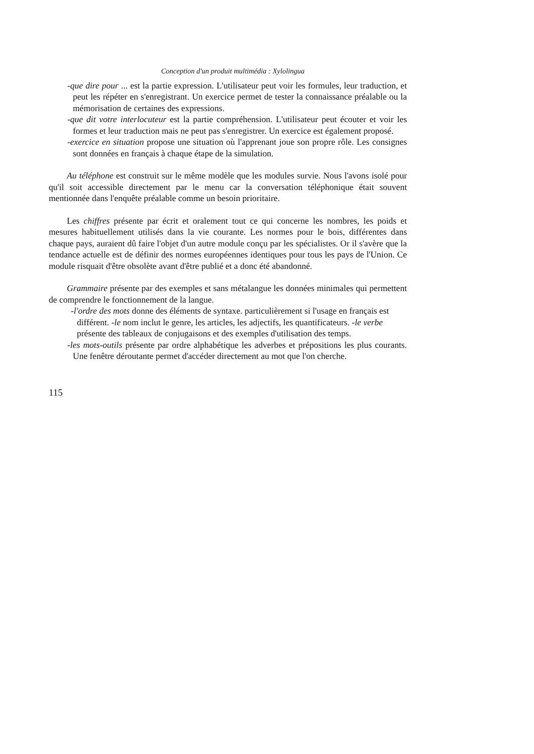Conception d'un produit multimédia : Xylolingua
-que dire pour ... est la partie expression. L'utilisateur peut voir les formules, leur traduction, et peut les répéter en s'enregistrant. Un exercice permet de tester la connaissance préalable ou la mémorisation de certaines des expressions.
-que dit votre interlocuteur est la partie compréhension. L'utilisateur peut écouter et voir les formes et leur traduction mais ne peut pas s'enregistrer. Un exercice est également proposé.
-exercice en situation propose une situation où l'apprenant joue son propre rôle. Les consignes sont données en français à chaque étape de la simulation.
Au téléphone est construit sur le même modèle que les modules survie. Nous l'avons isolé pour qu'il soit accessible directement par le menu car la conversation téléphonique était souvent mentionnée dans l'enquête préalable comme un besoin prioritaire.
Les chiffres présente par écrit et oralement tout ce qui concerne les nombres, les poids et mesures habituellement utilisés dans la vie courante. Les normes pour le bois, différentes dans chaque pays, auraient dû faire l'objet d'un autre module conçu par les spécialistes. Or il s'avère que la tendance actuelle est de définir des normes européennes identiques pour tous les pays de l'Union. Ce module risquait d'être obsolète avant d'être publié et a donc été abandonné.
Grammaire présente par des exemples et sans métalangue les données minimales qui permettent de comprendre le fonctionnement de la langue.
-l'ordre des mots donne des éléments de syntaxe. particulièrement si l'usage en français est différent. -le nom inclut le genre, les articles, les adjectifs, les quantificateurs. -le verbe présente des tableaux de conjugaisons et des exemples d'utilisation des temps.
-les mots-outils présente par ordre alphabétique les adverbes et prépositions les plus courants. Une fenêtre déroutante permet d'accéder directement au mot que l'on cherche.
115